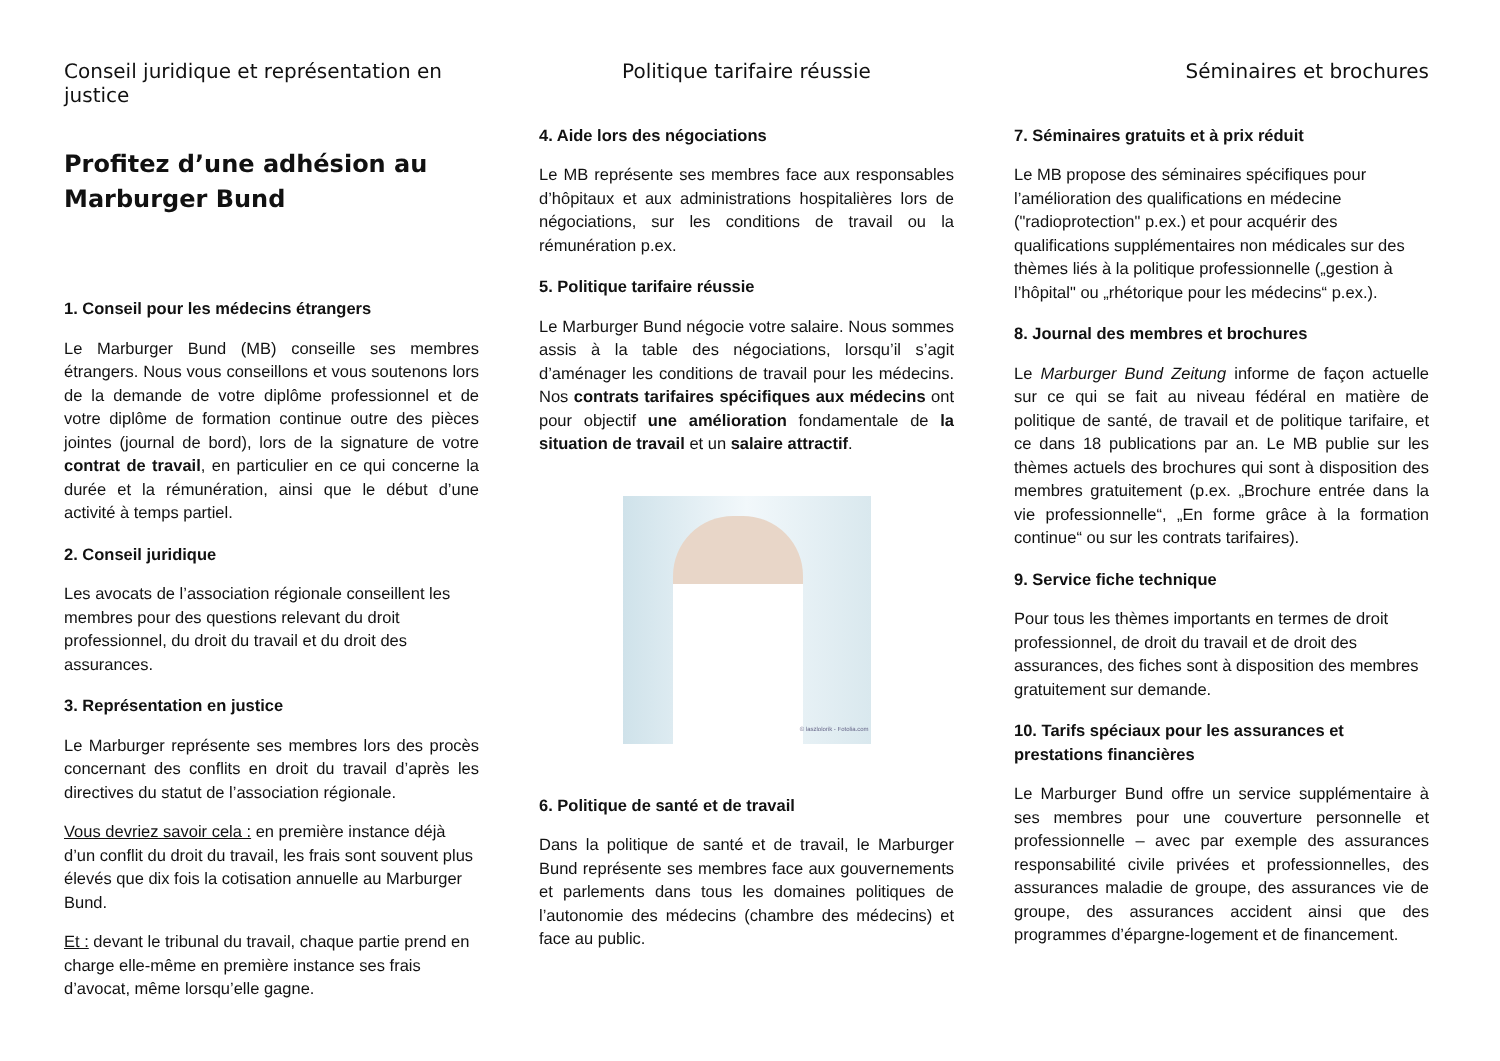Conseil juridique et représentation en justice
Profitez d’une adhésion au Marburger Bund
1. Conseil pour les médecins étrangers
Le Marburger Bund (MB) conseille ses membres étrangers. Nous vous conseillons et vous soutenons lors de la demande de votre diplôme professionnel et de votre diplôme de formation continue outre des pièces jointes (journal de bord), lors de la signature de votre contrat de travail, en particulier en ce qui concerne la durée et la rémunération, ainsi que le début d’une activité à temps partiel.
2. Conseil juridique
Les avocats de l’association régionale conseillent les membres pour des questions relevant du droit professionnel, du droit du travail et du droit des assurances.
3. Représentation en justice
Le Marburger représente ses membres lors des procès concernant des conflits en droit du travail d’après les directives du statut de l’association régionale.
Vous devriez savoir cela : en première instance déjà d’un conflit du droit du travail, les frais sont souvent plus élevés que dix fois la cotisation annuelle au Marburger Bund.
Et : devant le tribunal du travail, chaque partie prend en charge elle-même en première instance ses frais d’avocat, même lorsqu’elle gagne.
Politique tarifaire réussie
4. Aide lors des négociations
Le MB représente ses membres face aux responsables d’hôpitaux et aux administrations hospitalières lors de négociations, sur les conditions de travail ou la rémunération p.ex.
5. Politique tarifaire réussie
Le Marburger Bund négocie votre salaire. Nous sommes assis à la table des négociations, lorsqu’il s’agit d’aménager les conditions de travail pour les médecins. Nos contrats tarifaires spécifiques aux médecins ont pour objectif une amélioration fondamentale de la situation de travail et un salaire attractif.
© laszlolorik - Fotolia.com
6. Politique de santé et de travail
Dans la politique de santé et de travail, le Marburger Bund représente ses membres face aux gouvernements et parlements dans tous les domaines politiques de l’autonomie des médecins (chambre des médecins) et face au public.
Séminaires et brochures
7. Séminaires gratuits et à prix réduit
Le MB propose des séminaires spécifiques pour l’amélioration des qualifications en médecine ("radioprotection" p.ex.) et pour acquérir des qualifications supplémentaires non médicales sur des thèmes liés à la politique professionnelle („gestion à l’hôpital" ou „rhétorique pour les médecins“ p.ex.).
8. Journal des membres et brochures
Le Marburger Bund Zeitung informe de façon actuelle sur ce qui se fait au niveau fédéral en matière de politique de santé, de travail et de politique tarifaire, et ce dans 18 publications par an. Le MB publie sur les thèmes actuels des brochures qui sont à disposition des membres gratuitement (p.ex. „Brochure entrée dans la vie professionnelle“, „En forme grâce à la formation continue“ ou sur les contrats tarifaires).
9. Service fiche technique
Pour tous les thèmes importants en termes de droit professionnel, de droit du travail et de droit des assurances, des fiches sont à disposition des membres gratuitement sur demande.
10. Tarifs spéciaux pour les assurances et prestations financières
Le Marburger Bund offre un service supplémentaire à ses membres pour une couverture personnelle et professionnelle – avec par exemple des assurances responsabilité civile privées et professionnelles, des assurances maladie de groupe, des assurances vie de groupe, des assurances accident ainsi que des programmes d’épargne-logement et de financement.